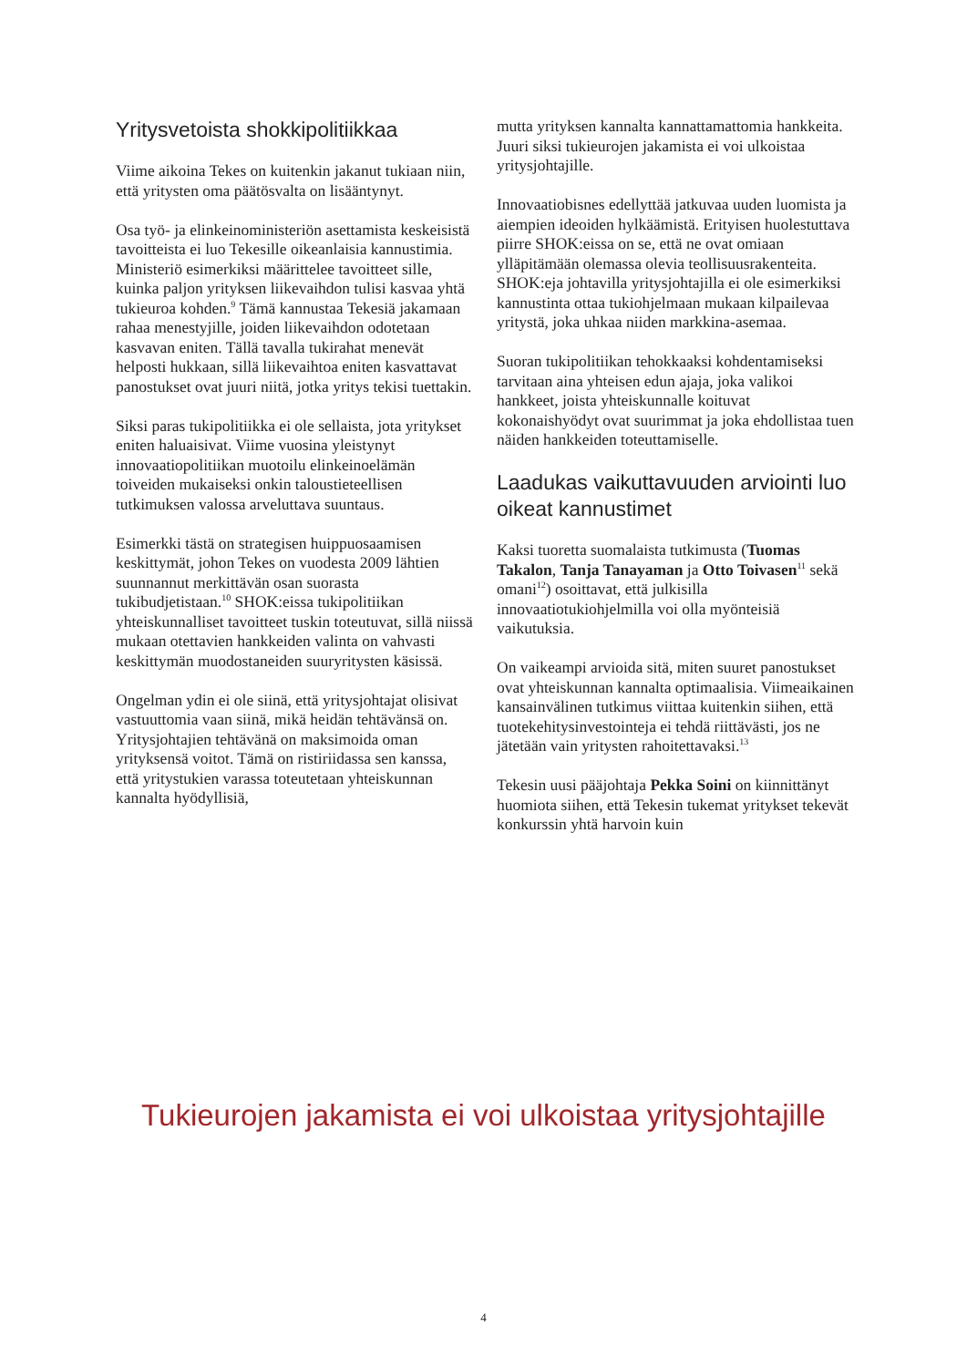Yritysvetoista shokkipolitiikkaa
Viime aikoina Tekes on kuitenkin jakanut tukiaan niin, että yritysten oma päätösvalta on lisääntynyt.
Osa työ- ja elinkeinoministeriön asettamista keskeisistä tavoitteista ei luo Tekesille oikeanlaisia kannustimia. Ministeriö esimerkiksi määrittelee tavoitteet sille, kuinka paljon yrityksen liikevaihdon tulisi kasvaa yhtä tukieuroa kohden.<sup>9</sup> Tämä kannustaa Tekesiä jakamaan rahaa menestyjille, joiden liikevaihdon odotetaan kasvavan eniten. Tällä tavalla tukirahat menevät helposti hukkaan, sillä liikevaihtoa eniten kasvattavat panostukset ovat juuri niitä, jotka yritys tekisi tuettakin.
Siksi paras tukipolitiikka ei ole sellaista, jota yritykset eniten haluaisivat. Viime vuosina yleistynyt innovaatiopolitiikan muotoilu elinkeinoelämän toiveiden mukaiseksi onkin taloustieteellisen tutkimuksen valossa arveluttava suuntaus.
Esimerkki tästä on strategisen huippuosaamisen keskittymät, johon Tekes on vuodesta 2009 lähtien suunnannut merkittävän osan suorasta tukibudjetistaan.<sup>10</sup> SHOK:eissa tukipolitiikan yhteiskunnalliset tavoitteet tuskin toteutuvat, sillä niissä mukaan otettavien hankkeiden valinta on vahvasti keskittymän muodostaneiden suuryritysten käsissä.
Ongelman ydin ei ole siinä, että yritysjohtajat olisivat vastuuttomia vaan siinä, mikä heidän tehtävänsä on. Yritysjohtajien tehtävänä on maksimoida oman yrityksensä voitot. Tämä on ristiriidassa sen kanssa, että yritystukien varassa toteutetaan yhteiskunnan kannalta hyödyllisiä,
mutta yrityksen kannalta kannattamattomia hankkeita. Juuri siksi tukieurojen jakamista ei voi ulkoistaa yritysjohtajille.
Innovaatiobisnes edellyttää jatkuvaa uuden luomista ja aiempien ideoiden hylkäämistä. Erityisen huolestuttava piirre SHOK:eissa on se, että ne ovat omiaan ylläpitämään olemassa olevia teollisuusrakenteita. SHOK:eja johtavilla yritysjohtajilla ei ole esimerkiksi kannustinta ottaa tukiohjelmaan mukaan kilpailevaa yritystä, joka uhkaa niiden markkina-asemaa.
Suoran tukipolitiikan tehokkaaksi kohdentamiseksi tarvitaan aina yhteisen edun ajaja, joka valikoi hankkeet, joista yhteiskunnalle koituvat kokonaishyödyt ovat suurimmat ja joka ehdollistaa tuen näiden hankkeiden toteuttamiselle.
Laadukas vaikuttavuuden arviointi luo oikeat kannustimet
Kaksi tuoretta suomalaista tutkimusta (Tuomas Takalon, Tanja Tanayaman ja Otto Toivasen<sup>11</sup> sekä omani<sup>12</sup>) osoittavat, että julkisilla innovaatiotukiohjelmilla voi olla myönteisiä vaikutuksia.
On vaikeampi arvioida sitä, miten suuret panostukset ovat yhteiskunnan kannalta optimaalisia. Viimeaikainen kansainvälinen tutkimus viittaa kuitenkin siihen, että tuotekehitysinvestointeja ei tehdä riittävästi, jos ne jätetään vain yritysten rahoitettavaksi.<sup>13</sup>
Tekesin uusi pääjohtaja Pekka Soini on kiinnittänyt huomiota siihen, että Tekesin tukemat yritykset tekevät konkurssin yhtä harvoin kuin
Tukieurojen jakamista ei voi ulkoistaa yritysjohtajille
4